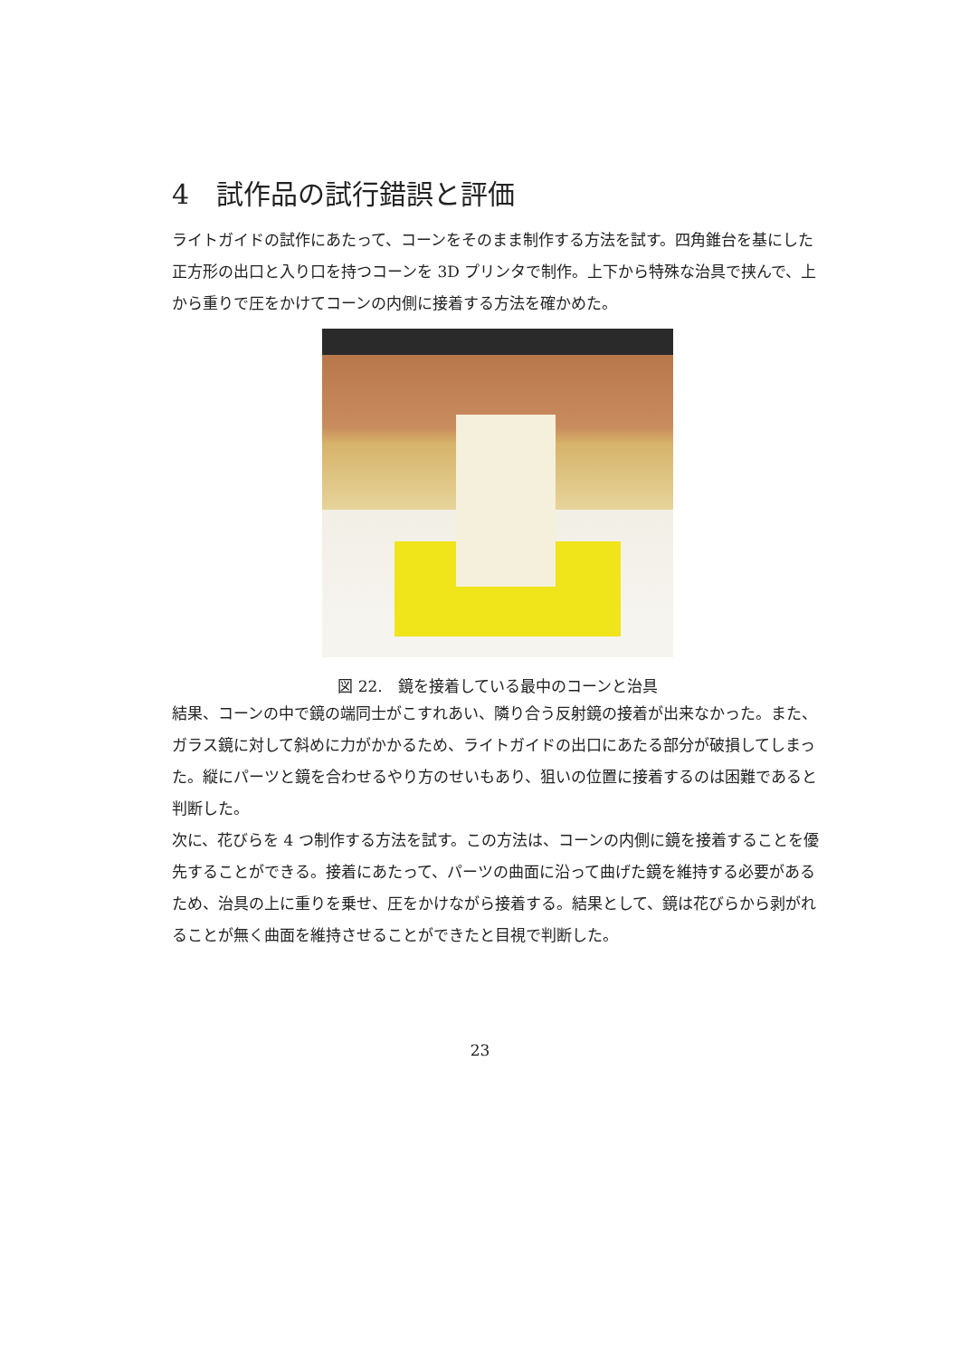4　試作品の試行錯誤と評価
ライトガイドの試作にあたって、コーンをそのまま制作する方法を試す。四角錐台を基にした正方形の出口と入り口を持つコーンを 3D プリンタで制作。上下から特殊な治具で挟んで、上から重りで圧をかけてコーンの内側に接着する方法を確かめた。
図 22.　鏡を接着している最中のコーンと治具
結果、コーンの中で鏡の端同士がこすれあい、隣り合う反射鏡の接着が出来なかった。また、ガラス鏡に対して斜めに力がかかるため、ライトガイドの出口にあたる部分が破損してしまった。縦にパーツと鏡を合わせるやり方のせいもあり、狙いの位置に接着するのは困難であると判断した。
次に、花びらを 4 つ制作する方法を試す。この方法は、コーンの内側に鏡を接着することを優先することができる。接着にあたって、パーツの曲面に沿って曲げた鏡を維持する必要があるため、治具の上に重りを乗せ、圧をかけながら接着する。結果として、鏡は花びらから剥がれることが無く曲面を維持させることができたと目視で判断した。
23